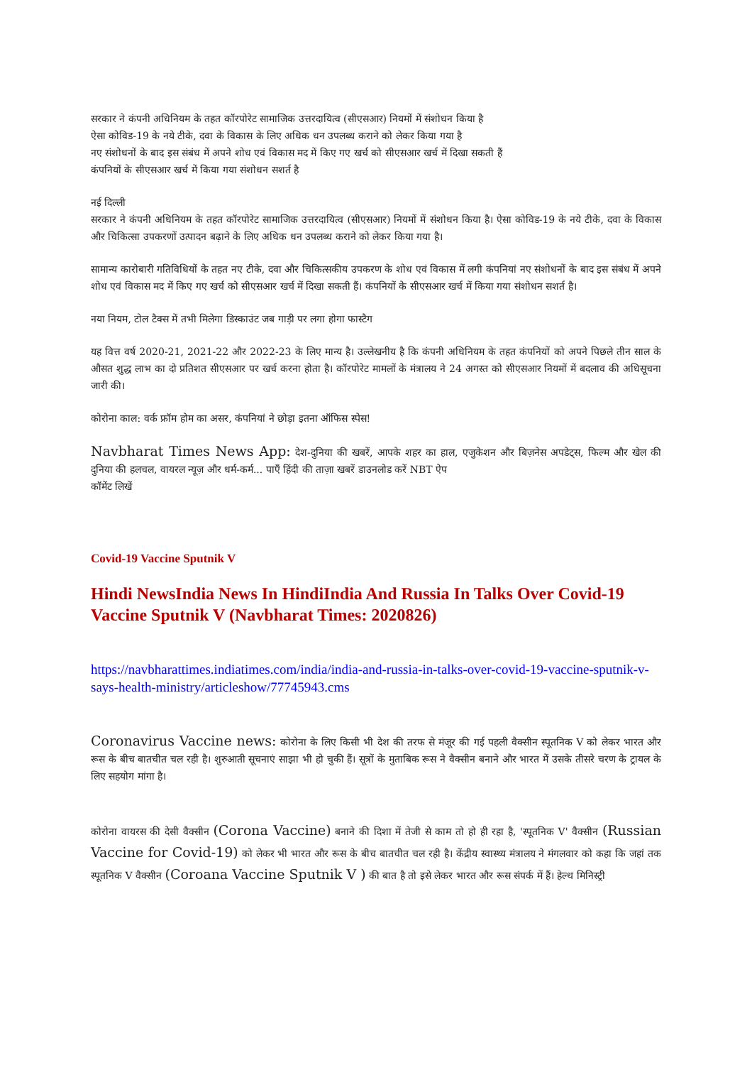सरकार ने कंपनी अधिनियम के तहत कॉरपोरेट सामाजिक उत्तरदायित्व (सीएसआर) नियमों में संशोधन किया है
ऐसा कोविड-19 के नये टीके, दवा के विकास के लिए अधिक धन उपलब्ध कराने को लेकर किया गया है
नए संशोधनों के बाद इस संबंध में अपने शोध एवं विकास मद में किए गए खर्च को सीएसआर खर्च में दिखा सकती हैं
कंपनियों के सीएसआर खर्च में किया गया संशोधन सशर्त है
नई दिल्ली
सरकार ने कंपनी अधिनियम के तहत कॉरपोरेट सामाजिक उत्तरदायित्व (सीएसआर) नियमों में संशोधन किया है। ऐसा कोविड-19 के नये टीके, दवा के विकास और चिकित्सा उपकरणों उत्पादन बढ़ाने के लिए अधिक धन उपलब्ध कराने को लेकर किया गया है।
सामान्य कारोबारी गतिविधियों के तहत नए टीके, दवा और चिकित्सकीय उपकरण के शोध एवं विकास में लगी कंपनियां नए संशोधनों के बाद इस संबंध में अपने शोध एवं विकास मद में किए गए खर्च को सीएसआर खर्च में दिखा सकती हैं। कंपनियों के सीएसआर खर्च में किया गया संशोधन सशर्त है।
नया नियम, टोल टैक्स में तभी मिलेगा डिस्काउंट जब गाड़ी पर लगा होगा फास्टैग
यह वित्त वर्ष 2020-21, 2021-22 और 2022-23 के लिए मान्य है। उल्लेखनीय है कि कंपनी अधिनियम के तहत कंपनियों को अपने पिछले तीन साल के औसत शुद्ध लाभ का दो प्रतिशत सीएसआर पर खर्च करना होता है। कॉरपोरेट मामलों के मंत्रालय ने 24 अगस्त को सीएसआर नियमों में बदलाव की अधिसूचना जारी की।
कोरोना काल: वर्क फ्रॉम होम का असर, कंपनियां ने छोड़ा इतना ऑफिस स्पेस!
Navbharat Times News App: देश-दुनिया की खबरें, आपके शहर का हाल, एजुकेशन और बिज़नेस अपडेट्स, फिल्म और खेल की दुनिया की हलचल, वायरल न्यूज़ और धर्म-कर्म... पाएँ हिंदी की ताज़ा खबरें डाउनलोड करें NBT ऐप
कॉमेंट लिखें
Covid-19 Vaccine Sputnik V
Hindi NewsIndia News In HindiIndia And Russia In Talks Over Covid-19 Vaccine Sputnik V (Navbharat Times: 2020826)
https://navbharattimes.indiatimes.com/india/india-and-russia-in-talks-over-covid-19-vaccine-sputnik-v-says-health-ministry/articleshow/77745943.cms
Coronavirus Vaccine news: कोरोना के लिए किसी भी देश की तरफ से मंजूर की गई पहली वैक्सीन स्पूतनिक V को लेकर भारत और रूस के बीच बातचीत चल रही है। शुरुआती सूचनाएं साझा भी हो चुकी हैं। सूत्रों के मुताबिक रूस ने वैक्सीन बनाने और भारत में उसके तीसरे चरण के ट्रायल के लिए सहयोग मांगा है।
कोरोना वायरस की देसी वैक्सीन (Corona Vaccine) बनाने की दिशा में तेजी से काम तो हो ही रहा है, 'स्पूतनिक V' वैक्सीन (Russian Vaccine for Covid-19) को लेकर भी भारत और रूस के बीच बातचीत चल रही है। केंद्रीय स्वास्थ्य मंत्रालय ने मंगलवार को कहा कि जहां तक स्पूतनिक V वैक्सीन (Coroana Vaccine Sputnik V ) की बात है तो इसे लेकर भारत और रूस संपर्क में हैं। हेल्थ मिनिस्ट्री